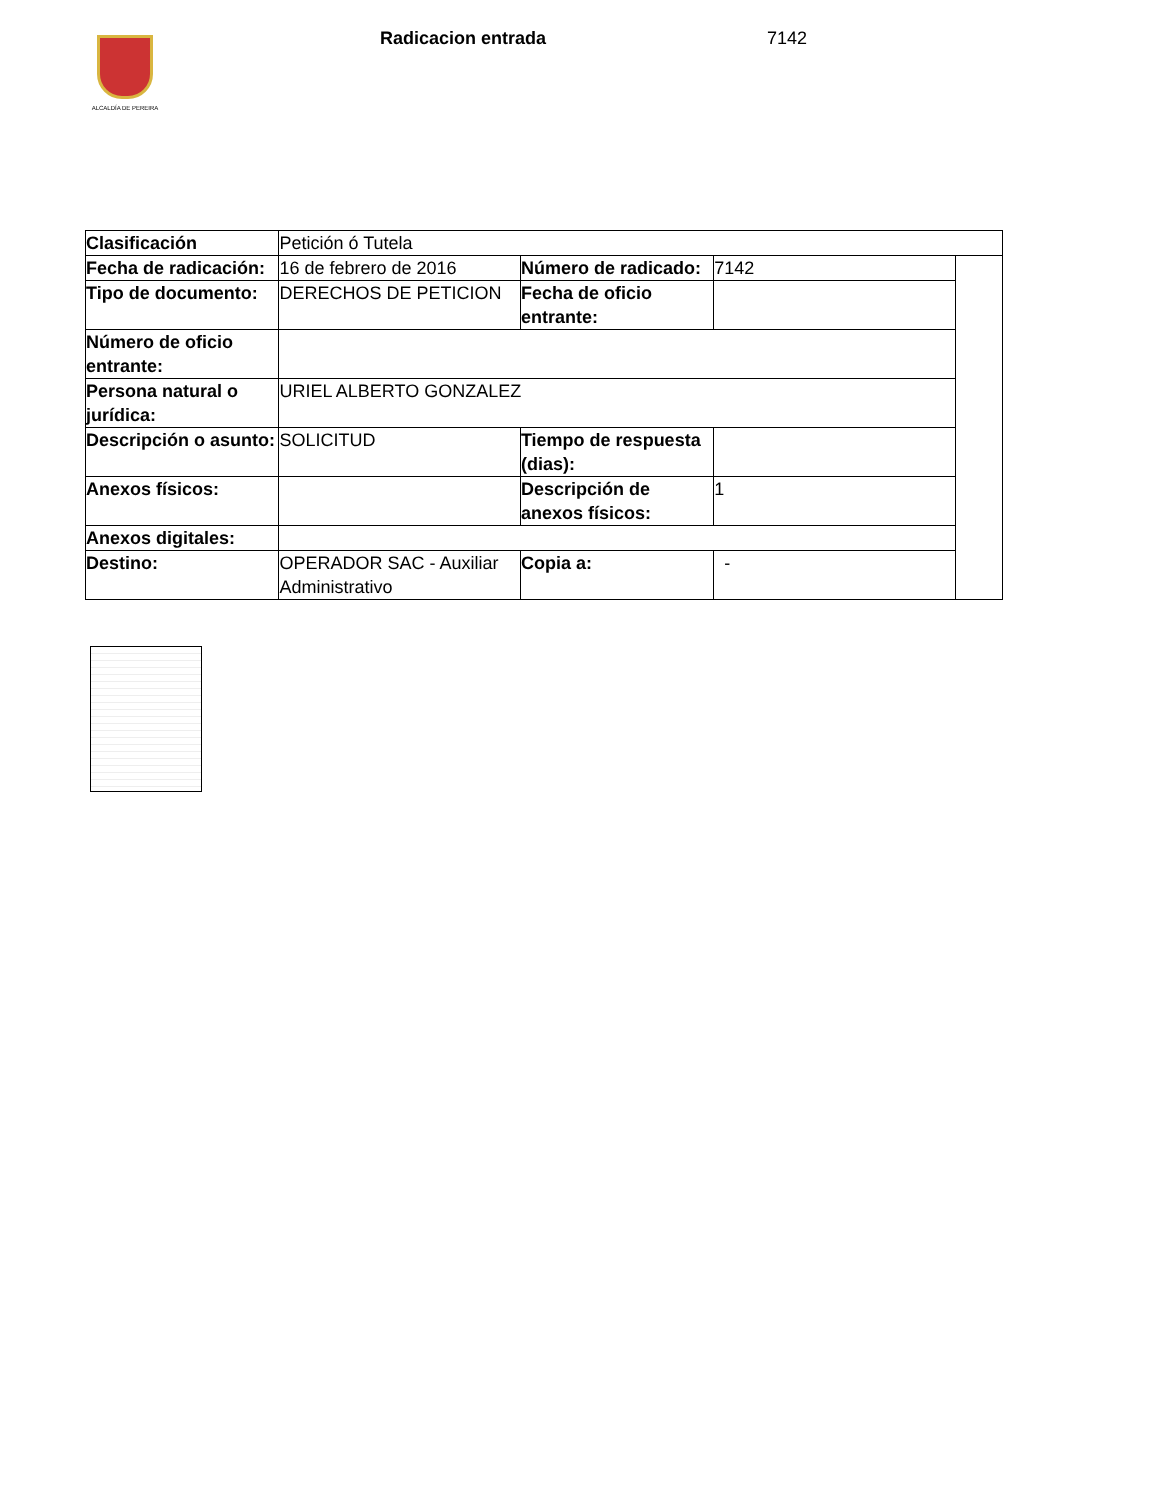ALCALDÍA DE PEREIRA Radicacion entrada 7142
| Clasificación | Petición ó Tutela | | | |
| Fecha de radicación: | 16 de febrero de 2016 | Número de radicado: | 7142 | |
| Tipo de documento: | DERECHOS DE PETICION | Fecha de oficio entrante: | | |
| Número de oficio entrante: | | | | |
| Persona natural o jurídica: | URIEL ALBERTO GONZALEZ | | | |
| Descripción o asunto: | SOLICITUD | Tiempo de respuesta (dias): | | |
| Anexos físicos: | | Descripción de anexos físicos: | 1 | |
| Anexos digitales: | | | | |
| Destino: | OPERADOR SAC - Auxiliar Administrativo | Copia a: | - | |